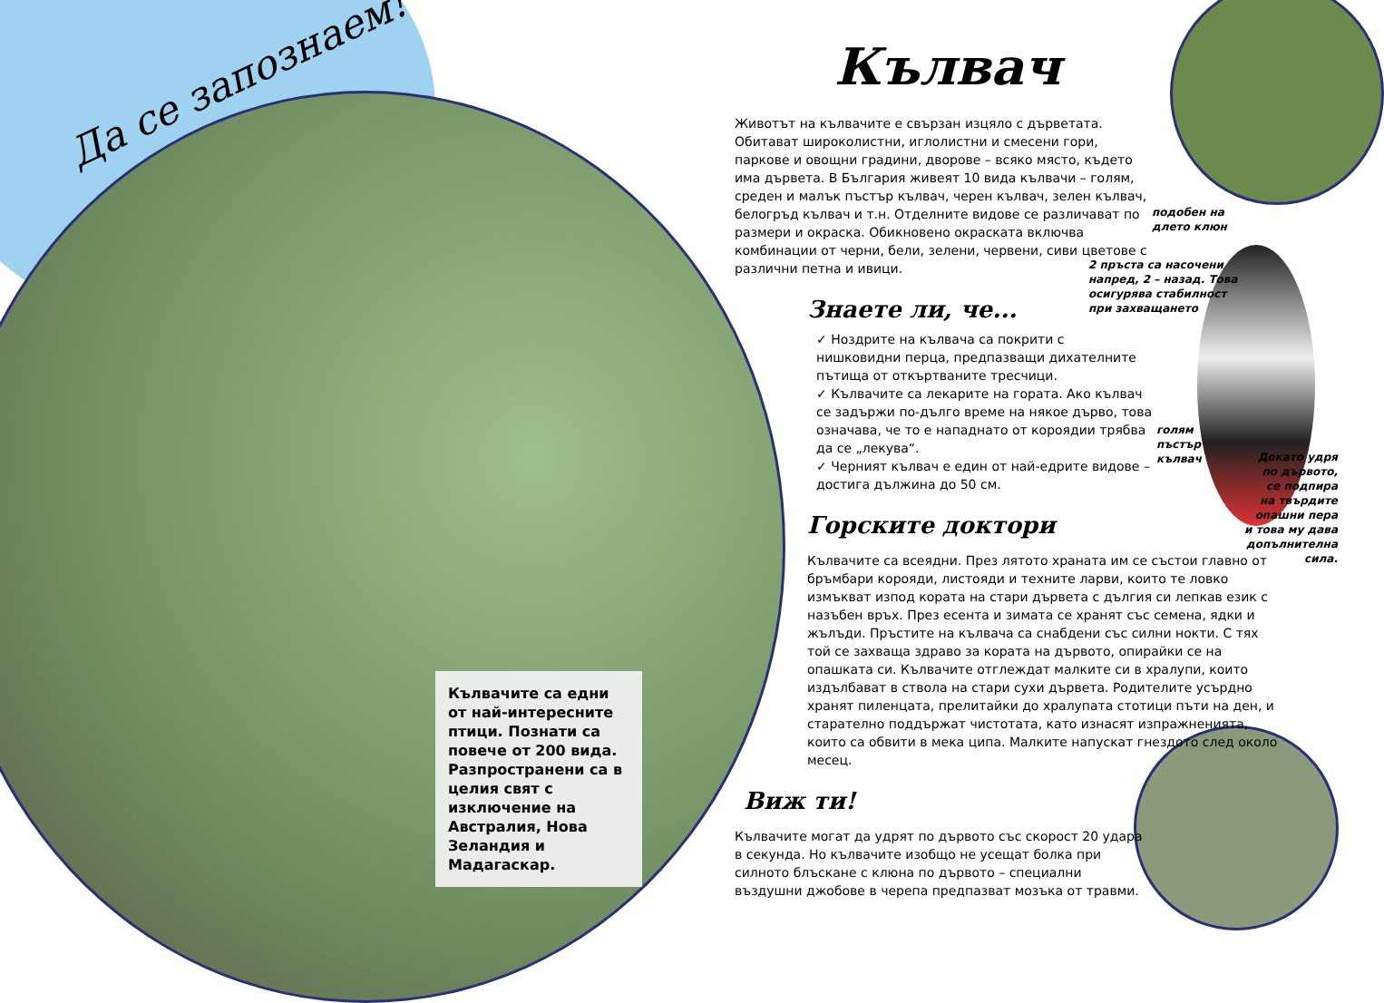Да се запознаем!
Кълвач
Животът на кълвачите е свързан изцяло с дърветата. Обитават широколистни, иглолистни и смесени гори, паркове и овощни градини, дворове – всяко място, където има дървета. В България живеят 10 вида кълвачи – голям, среден и малък пъстър кълвач, черен кълвач, зелен кълвач, белогръд кълвач и т.н. Отделните видове се различават по размери и окраска. Обикновено окраската включва комбинации от черни, бели, зелени, червени, сиви цветове с различни петна и ивици.
Знаете ли, че...
✓ Ноздрите на кълвача са покрити с нишковидни перца, предпазващи дихателните пътища от откъртваните тресчици.
✓ Кълвачите са лекарите на гората. Ако кълвач се задържи по-дълго време на някое дърво, това означава, че то е нападнато от короядии трябва да се „лекува“.
✓ Черният кълвач е един от най-едрите видове – достига дължина до 50 см.
Горските доктори
Кълвачите са всеядни. През лятото храната им се състои главно от бръмбари корояди, листояди и техните ларви, които те ловко измъкват изпод кората на стари дървета с дългия си лепкав език с назъбен връх. През есента и зимата се хранят със семена, ядки и жълъди. Пръстите на кълвача са снабдени със силни нокти. С тях той се захваща здраво за кората на дървото, опирайки се на опашката си. Кълвачите отглеждат малките си в хралупи, които издълбават в ствола на стари сухи дървета. Родителите усърдно хранят пиленцата, прелитайки до хралупата стотици пъти на ден, и старателно поддържат чистотата, като изнасят изпражненията, които са обвити в мека ципа. Малките напускат гнездото след около месец.
Виж ти!
Кълвачите могат да удрят по дървото със скорост 20 удара в секунда. Но кълвачите изобщо не усещат болка при силното блъскане с клюна по дървото – специални въздушни джобове в черепа предпазват мозъка от травми.
подобен на
длето клюн
2 пръста са насочени
напред, 2 – назад. Това
осигурява стабилност
при захващането
голям
пъстър
кълвач
Докато удря
по дървото,
се подпира
на твърдите
опашни пера
и това му дава
допълнителна сила.
Кълвачите са едни от най-интересните птици. Познати са повече от 200 вида. Разпространени са в целия свят с изключение на Австралия, Нова Зеландия и Мадагаскар.